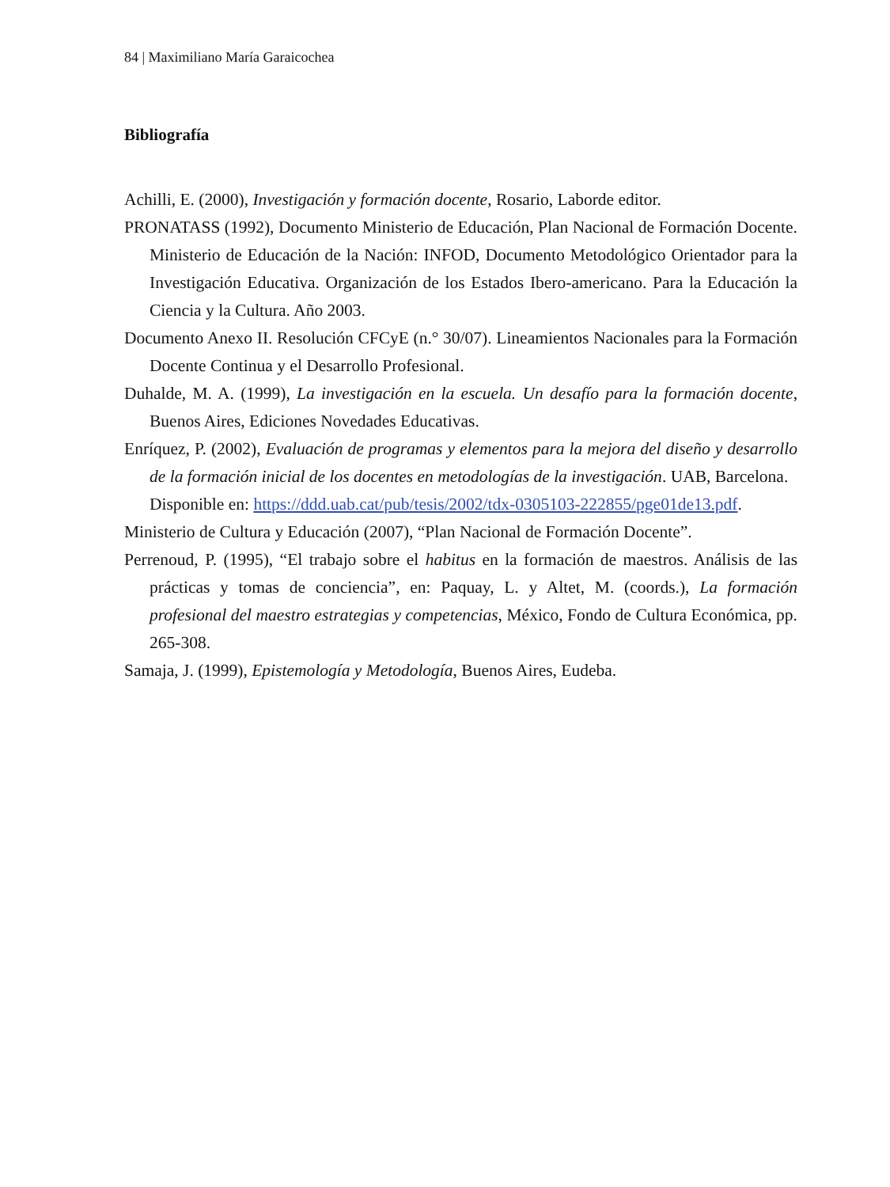84 | Maximiliano María Garaicochea
Bibliografía
Achilli, E. (2000), Investigación y formación docente, Rosario, Laborde editor.
PRONATASS (1992), Documento Ministerio de Educación, Plan Nacional de Formación Docente. Ministerio de Educación de la Nación: INFOD, Documento Metodológico Orientador para la Investigación Educativa. Organización de los Estados Ibero-americano. Para la Educación la Ciencia y la Cultura. Año 2003.
Documento Anexo II. Resolución CFCyE (n.° 30/07). Lineamientos Nacionales para la Formación Docente Continua y el Desarrollo Profesional.
Duhalde, M. A. (1999), La investigación en la escuela. Un desafío para la formación docente, Buenos Aires, Ediciones Novedades Educativas.
Enríquez, P. (2002), Evaluación de programas y elementos para la mejora del diseño y desarrollo de la formación inicial de los docentes en metodologías de la investigación. UAB, Barcelona.
Disponible en: https://ddd.uab.cat/pub/tesis/2002/tdx-0305103-222855/pge01de13.pdf.
Ministerio de Cultura y Educación (2007), “Plan Nacional de Formación Docente”.
Perrenoud, P. (1995), “El trabajo sobre el habitus en la formación de maestros. Análisis de las prácticas y tomas de conciencia”, en: Paquay, L. y Altet, M. (coords.), La formación profesional del maestro estrategias y competencias, México, Fondo de Cultura Económica, pp. 265-308.
Samaja, J. (1999), Epistemología y Metodología, Buenos Aires, Eudeba.